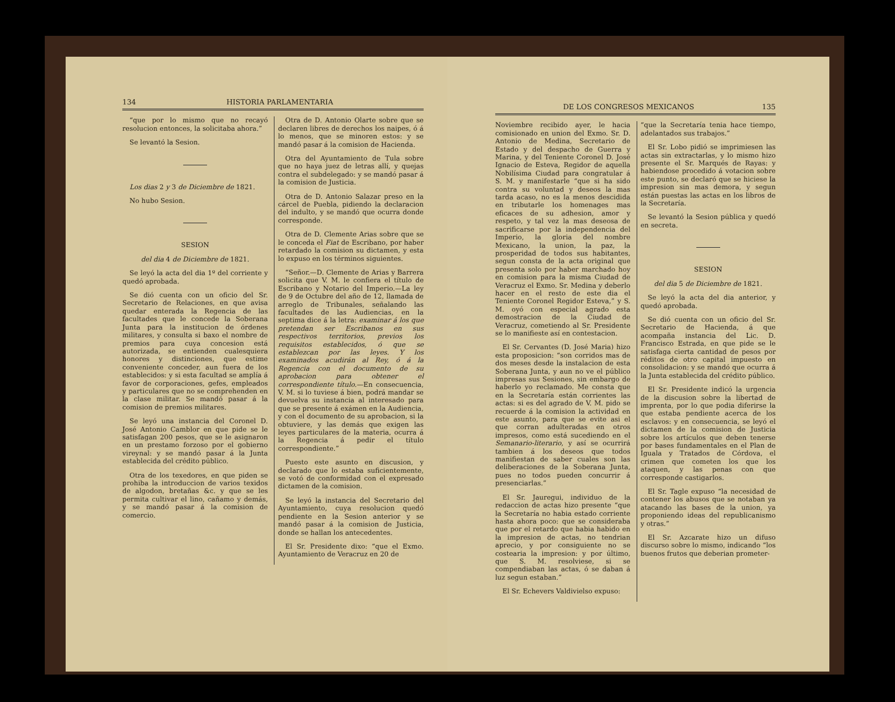134 HISTORIA PARLAMENTARIA
“que por lo mismo que no recayó resolucion entonces, la solicitaba ahora.”
Se levantó la Sesion.
Los dias 2 y 3 de Diciembre de 1821.
No hubo Sesion.
SESION
del dia 4 de Diciembre de 1821.
Se leyó la acta del dia 1º del corriente y quedó aprobada.
Se dió cuenta con un oficio del Sr. Secretario de Relaciones, en que avisa quedar enterada la Regencia de las facultades que le concede la Soberana Junta para la institucion de órdenes militares, y consulta si baxo el nombre de premios para cuya concesion está autorizada, se entienden cualesquiera honores y distinciones, que estime conveniente conceder, aun fuera de los establecidos: y si esta facultad se amplía á favor de corporaciones, gefes, empleados y particulares que no se comprehenden en la clase militar. Se mandó pasar á la comision de premios militares.
Se leyó una instancia del Coronel D. José Antonio Camblor en que pide se le satisfagan 200 pesos, que se le asignaron en un prestamo forzoso por el gobierno vireynal: y se mandó pasar á la Junta establecida del crédito público.
Otra de los texedores, en que piden se prohiba la introduccion de varios texidos de algodon, bretañas &c. y que se les permita cultivar el lino, cañamo y demás, y se mandó pasar á la comision de comercio.
Otra de D. Antonio Olarte sobre que se declaren libres de derechos los naipes, ó á lo menos, que se minoren estos: y se mandó pasar á la comision de Hacienda.
Otra del Ayuntamiento de Tula sobre que no haya juez de letras allí, y quejas contra el subdelegado: y se mandó pasar á la comision de Justicia.
Otra de D. Antonio Salazar preso en la cárcel de Puebla, pidiendo la declaracion del indulto, y se mandó que ocurra donde corresponde.
Otra de D. Clemente Arias sobre que se le conceda el Fiat de Escribano, por haber retardado la comision su dictamen, y esta lo expuso en los términos siguientes.
“Señor.—D. Clemente de Arias y Barrera solicita que V. M. le confiera el título de Escribano y Notario del Imperio.—La ley de 9 de Octubre del año de 12, llamada de arreglo de Tribunales, señalando las facultades de las Audiencias, en la septima dice á la letra: examinar á los que pretendan ser Escribanos en sus respectivos territorios, previos los requisitos establecidos, ó que se establezcan por las leyes. Y los examinados acudirán al Rey, ó á la Regencia con el documento de su aprobacion para obtener el correspondiente título.—En consecuencia, V. M. si lo tuviese á bien, podrá mandar se devuelva su instancia al interesado para que se presente á exámen en la Audiencia, y con el documento de su aprobacion, si la obtuviere, y las demás que exigen las leyes particulares de la materia, ocurra á la Regencia á pedir el título correspondiente.”
Puesto este asunto en discusion, y declarado que lo estaba suficientemente, se votó de conformidad con el expresado dictamen de la comision.
Se leyó la instancia del Secretario del Ayuntamiento, cuya resolucion quedó pendiente en la Sesion anterior y se mandó pasar á la comision de Justicia, donde se hallan los antecedentes.
El Sr. Presidente dixo: “que el Exmo. Ayuntamiento de Veracruz en 20 de
DE LOS CONGRESOS MEXICANOS 135
Noviembre recibido ayer, le hacia comisionado en union del Exmo. Sr. D. Antonio de Medina, Secretario de Estado y del despacho de Guerra y Marina, y del Teniente Coronel D. José Ignacio de Esteva, Regidor de aquella Nobilísima Ciudad para congratular á S. M. y manifestarle “que si ha sido contra su voluntad y deseos la mas tarda acaso, no es la menos descidida en tributarle los homenages mas eficaces de su adhesion, amor y respeto, y tal vez la mas deseosa de sacrificarse por la independencia del Imperio, la gloria del nombre Mexicano, la union, la paz, la prosperidad de todos sus habitantes, segun consta de la acta original que presenta solo por haber marchado hoy en comision para la misma Ciudad de Veracruz el Exmo. Sr. Medina y deberlo hacer en el resto de este dia el Teniente Coronel Regidor Esteva,” y S. M. oyó con especial agrado esta demostracion de la Ciudad de Veracruz, cometiendo al Sr. Presidente se lo manifieste así en contestacion.
El Sr. Cervantes (D. José Maria) hizo esta proposicion: “son corridos mas de dos meses desde la instalacion de esta Soberana Junta, y aun no ve el público impresas sus Sesiones, sin embargo de haberlo yo reclamado. Me consta que en la Secretaría están corrientes las actas: si es del agrado de V. M. pido se recuerde á la comision la actividad en este asunto, para que se evite asi el que corran adulteradas en otros impresos, como está sucediendo en el Semanario-literario, y así se ocurrirá tambien á los deseos que todos manifiestan de saber cuales son las deliberaciones de la Soberana Junta, pues no todos pueden concurrir á presenciarlas.”
El Sr. Jauregui, individuo de la redaccion de actas hizo presente “que la Secretaría no habia estado corriente hasta ahora poco: que se consideraba que por el retardo que habia habido en la impresion de actas, no tendrian aprecio, y por consiguiente no se costearia la impresion: y por último, que S. M. resolviese, si se compendiaban las actas, ó se daban á luz segun estaban.”
El Sr. Echevers Valdivielso expuso:
“que la Secretaría tenia hace tiempo, adelantados sus trabajos.”
El Sr. Lobo pidió se imprimiesen las actas sin extractarlas, y lo mismo hizo presente el Sr. Marqués de Rayas: y habiendose procedido á votacion sobre este punto, se declaró que se hiciese la impresion sin mas demora, y segun están puestas las actas en los libros de la Secretaría.
Se levantó la Sesion pública y quedó en secreta.
SESION
del dia 5 de Diciembre de 1821.
Se leyó la acta del dia anterior, y quedó aprobada.
Se dió cuenta con un oficio del Sr. Secretario de Hacienda, á que acompaña instancia del Lic. D. Francisco Estrada, en que pide se le satisfaga cierta cantidad de pesos por réditos de otro capital impuesto en consolidacion: y se mandó que ocurra á la Junta establecida del crédito público.
El Sr. Presidente indicó la urgencia de la discusion sobre la libertad de imprenta, por lo que podia diferirse la que estaba pendiente acerca de los esclavos: y en consecuencia, se leyó el dictamen de la comision de Justicia sobre los artículos que deben tenerse por bases fundamentales en el Plan de Iguala y Tratados de Córdova, el crimen que cometen los que los ataquen, y las penas con que corresponde castigarlos.
El Sr. Tagle expuso “la necesidad de contener los abusos que se notaban ya atacando las bases de la union, ya proponiendo ideas del republicanismo y otras.”
El Sr. Azcarate hizo un difuso discurso sobre lo mismo, indicando “los buenos frutos que deberian prometer-